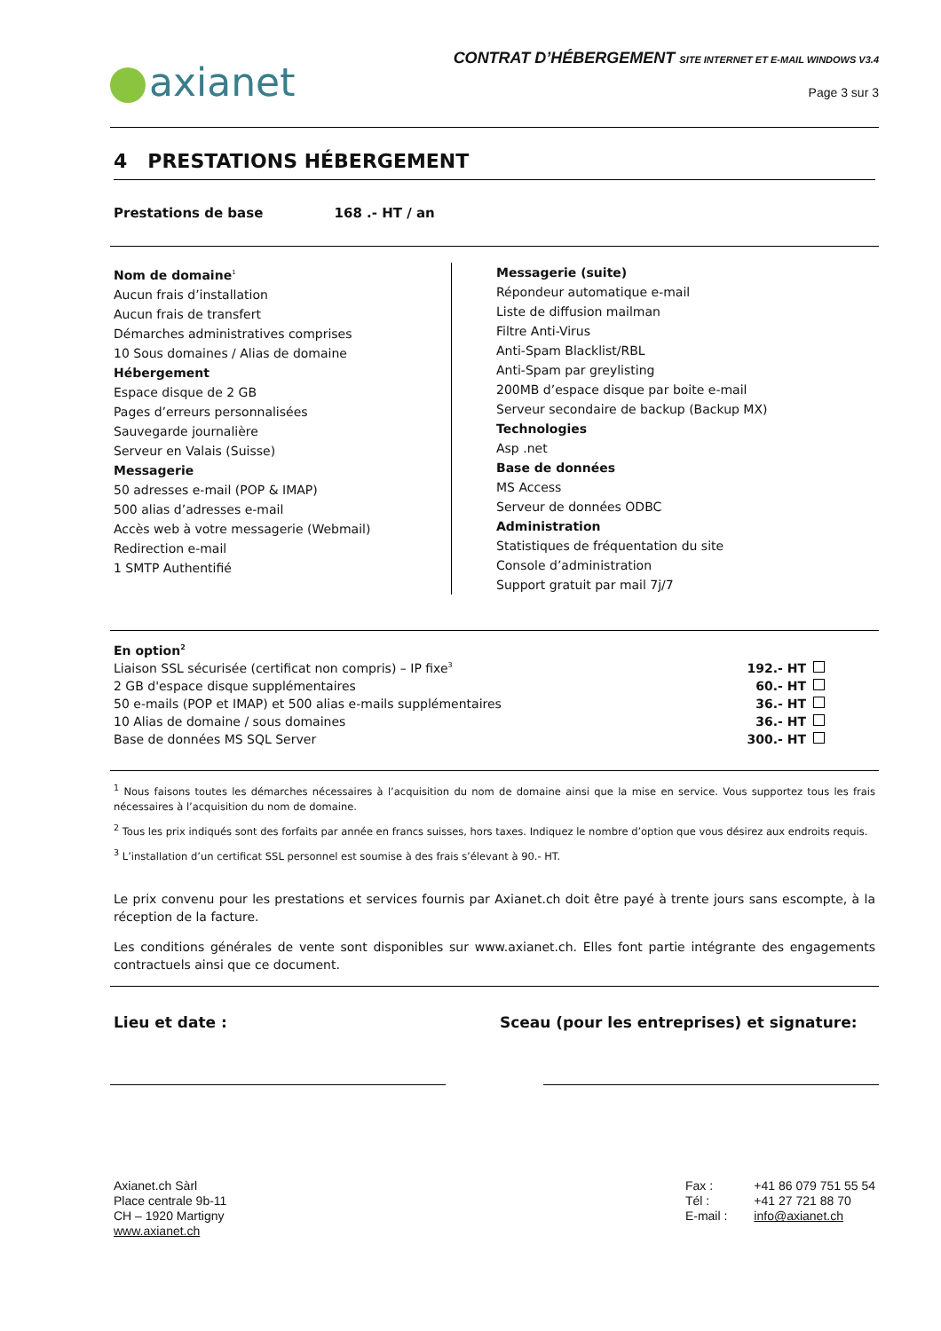axianet
CONTRAT D’HÉBERGEMENT SITE INTERNET ET E-MAIL WINDOWS V3.4
Page 3 sur 3
4 PRESTATIONS HÉBERGEMENT
Prestations de base 168 .- HT / an
Nom de domaine<sup>1</sup>
Aucun frais d’installation
Aucun frais de transfert
Démarches administratives comprises
10 Sous domaines / Alias de domaine
Hébergement
Espace disque de 2 GB
Pages d’erreurs personnalisées
Sauvegarde journalière
Serveur en Valais (Suisse)
Messagerie
50 adresses e-mail (POP & IMAP)
500 alias d’adresses e-mail
Accès web à votre messagerie (Webmail)
Redirection e-mail
1 SMTP Authentifié
Messagerie (suite)
Répondeur automatique e-mail
Liste de diffusion mailman
Filtre Anti-Virus
Anti-Spam Blacklist/RBL
Anti-Spam par greylisting
200MB d’espace disque par boite e-mail
Serveur secondaire de backup (Backup MX)
Technologies
Asp .net
Base de données
MS Access
Serveur de données ODBC
Administration
Statistiques de fréquentation du site
Console d’administration
Support gratuit par mail 7j/7
| En option<sup>2</sup> | | |
| Liaison SSL sécurisée (certificat non compris) – IP fixe<sup>3</sup> | 192.- HT | |
| 2 GB d'espace disque supplémentaires | 60.- HT | |
| 50 e-mails (POP et IMAP) et 500 alias e-mails supplémentaires | 36.- HT | |
| 10 Alias de domaine / sous domaines | 36.- HT | |
| Base de données MS SQL Server | 300.- HT | |
<sup>1</sup> Nous faisons toutes les démarches nécessaires à l’acquisition du nom de domaine ainsi que la mise en service. Vous supportez tous les frais nécessaires à l’acquisition du nom de domaine.
<sup>2</sup> Tous les prix indiqués sont des forfaits par année en francs suisses, hors taxes. Indiquez le nombre d’option que vous désirez aux endroits requis.
<sup>3</sup> L’installation d’un certificat SSL personnel est soumise à des frais s’élevant à 90.- HT.
Le prix convenu pour les prestations et services fournis par Axianet.ch doit être payé à trente jours sans escompte, à la réception de la facture.
Les conditions générales de vente sont disponibles sur www.axianet.ch. Elles font partie intégrante des engagements contractuels ainsi que ce document.
Lieu et date : Sceau (pour les entreprises) et signature:
Axianet.ch Sàrl
Place centrale 9b-11
CH – 1920 Martigny
www.axianet.ch
Fax :
Tél :
E-mail :
+41 86 079 751 55 54
+41 27 721 88 70
info@axianet.ch